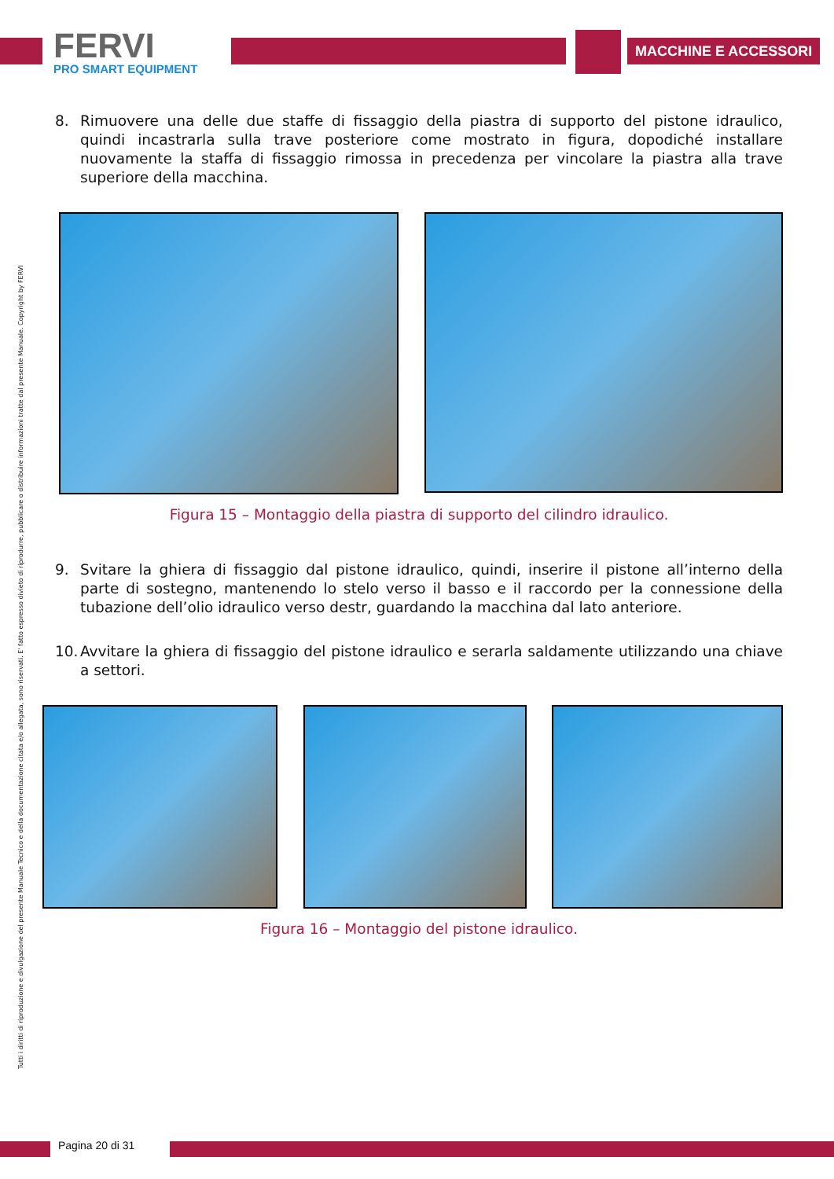FERVI
PRO SMART EQUIPMENT
MACCHINE E ACCESSORI
Tutti i diritti di riproduzione e divulgazione del presente Manuale Tecnico e della documentazione citata e/o allegata, sono riservati. E' fatto espresso divieto di riprodurre, pubblicare o distribuire informazioni tratte dal presente Manuale. Copyright by FERVI
8. Rimuovere una delle due staffe di fissaggio della piastra di supporto del pistone idraulico, quindi incastrarla sulla trave posteriore come mostrato in figura, dopodiché installare nuovamente la staffa di fissaggio rimossa in precedenza per vincolare la piastra alla trave superiore della macchina.
Figura 15 – Montaggio della piastra di supporto del cilindro idraulico.
9. Svitare la ghiera di fissaggio dal pistone idraulico, quindi, inserire il pistone all’interno della parte di sostegno, mantenendo lo stelo verso il basso e il raccordo per la connessione della tubazione dell’olio idraulico verso destr, guardando la macchina dal lato anteriore.
10. Avvitare la ghiera di fissaggio del pistone idraulico e serarla saldamente utilizzando una chiave a settori.
Figura 16 – Montaggio del pistone idraulico.
Pagina 20 di 31